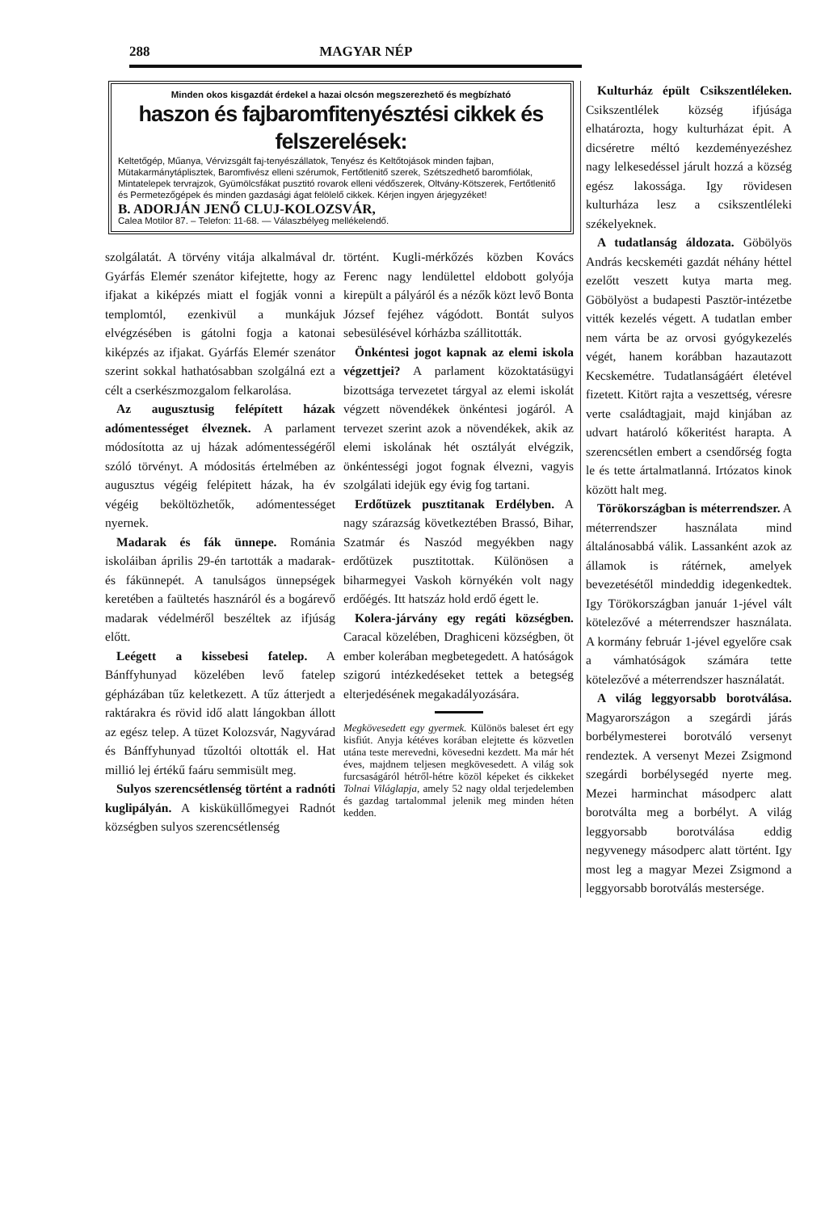288 MAGYAR NÉP
Minden okos kisgazdát érdekel a hazai olcsón megszerezhető és megbízható
haszon és fajbaromfitenyésztési cikkek és felszerelések:
Keltetőgép, Műanya, Vérvizsgált faj-tenyészállatok, Tenyész és Keltőtojások minden fajban, Mütakarmánytáplisztek, Baromfivész elleni szérumok, Fertőtlenitő szerek, Szétszedhető baromfiólak, Mintatelepek tervrajzok, Gyümölcsfákat pusztitó rovarok elleni védőszerek, Oltvány-Kötszerek, Fertőtlenitő és Permetezőgépek és minden gazdasági ágat felölelő cikkek. Kérjen ingyen árjegyzéket!
B. ADORJÁN JENŐ CLUJ-KOLOZSVÁR,
Calea Motilor 87. – Telefon: 11-68. — Válaszbélyeg mellékelendő.
szolgálatát. A törvény vitája alkalmával dr. Gyárfás Elemér szenátor kifejtette, hogy az ifjakat a kiképzés miatt el fogják vonni a templomtól, ezenkivül a munkájuk elvégzésében is gátolni fogja a katonai kiképzés az ifjakat. Gyárfás Elemér szenátor szerint sokkal hathatósabban szolgálná ezt a célt a cserkészmozgalom felkarolása.
Az augusztusig felépített házak adómentességet élveznek. A parlament módosította az uj házak adómentességéről szóló törvényt. A módositás értelmében az augusztus végéig felépitett házak, ha év végéig beköltözhetők, adómentességet nyernek.
Madarak és fák ünnepe. Románia iskoláiban április 29-én tartották a madarak- és fákünnepét. A tanulságos ünnepségek keretében a faültetés hasznáról és a bogárevő madarak védelméről beszéltek az ifjúság előtt.
Leégett a kissebesi fatelep. A Bánffyhunyad közelében levő fatelep gépházában tűz keletkezett. A tűz átterjedt a raktárakra és rövid idő alatt lángokban állott az egész telep. A tüzet Kolozsvár, Nagyvárad és Bánffyhunyad tűzoltói oltották el. Hat millió lej értékű faáru semmisült meg.
Sulyos szerencsétlenség történt a radnóti kuglipályán. A kisküküllőmegyei Radnót községben sulyos szerencsétlenség
történt. Kugli-mérkőzés közben Kovács Ferenc nagy lendülettel eldobott golyója kirepült a pályáról és a nézők közt levő Bonta József fejéhez vágódott. Bontát sulyos sebesülésével kórházba szállitották.
Önkéntesi jogot kapnak az elemi iskola végzettjei? A parlament közoktatásügyi bizottsága tervezetet tárgyal az elemi iskolát végzett növendékek önkéntesi jogáról. A tervezet szerint azok a növendékek, akik az elemi iskolának hét osztályát elvégzik, önkéntességi jogot fognak élvezni, vagyis szolgálati idejük egy évig fog tartani.
Erdőtüzek pusztitanak Erdélyben. A nagy szárazság következtében Brassó, Bihar, Szatmár és Naszód megyékben nagy erdőtüzek pusztitottak. Különösen a biharmegyei Vaskoh környékén volt nagy erdőégés. Itt hatszáz hold erdő égett le.
Kolera-járvány egy regáti községben. Caracal közelében, Draghiceni községben, öt ember kolerában megbetegedett. A hatóságok szigorú intézkedéseket tettek a betegség elterjedésének megakadályozására.
Megkövesedett egy gyermek. Különös baleset ért egy kisfiút. Anyja kétéves korában elejtette és közvetlen utána teste merevedni, kövesedni kezdett. Ma már hét éves, majdnem teljesen megkövesedett. A világ sok furcsaságáról hétről-hétre közöl képeket és cikkeket Tolnai Világlapja, amely 52 nagy oldal terjedelemben és gazdag tartalommal jelenik meg minden héten kedden.
Kulturház épült Csikszentlé­lek­en. Csikszentlélek község ifjúsága elhatározta, hogy kulturházat épit. A dicséretre méltó kezdeményezéshez nagy lelkesedéssel járult hozzá a község egész lakossága. Igy rövidesen kulturháza lesz a csikszentléleki székelyeknek.
A tudatlanság áldozata. Gö­bölyös András kecskeméti gazdát néhány héttel ezelőtt veszett kutya marta meg. Göbölyöst a budapesti Pasztör-intézetbe vitték kezelés végett. A tudatlan ember nem várta be az orvosi gyógykezelés végét, hanem korábban hazautazott Kecskemétre. Tudatlanságáért életével fizetett. Kitört rajta a veszettség, véresre verte családtagjait, majd kinjában az udvart határoló kőkeritést harapta. A szerencsétlen embert a csendőrség fogta le és tette ártalmatlanná. Irtózatos kinok között halt meg.
Törökországban is méterrendszer. A méterrendszer használata mind általánosabbá válik. Lassanként azok az államok is rátérnek, amelyek bevezetésétől mindeddig idegenkedtek. Igy Törökországban január 1-jével vált kötelezővé a méterrendszer használata. A kormány február 1-jével egyelőre csak a vámhatóságok számára tette kötelezővé a méterrendszer használatát.
A világ leggyorsabb borotválása. Magyarországon a szegárdi járás borbélymesterei borotváló versenyt rendeztek. A versenyt Mezei Zsigmond szegárdi borbélysegéd nyerte meg. Mezei harminchat másodperc alatt borotválta meg a borbélyt. A világ leggyorsabb borotválása eddig negyvenegy másodperc alatt történt. Igy most leg a magyar Mezei Zsigmond a leggyorsabb borotválás mestersége.